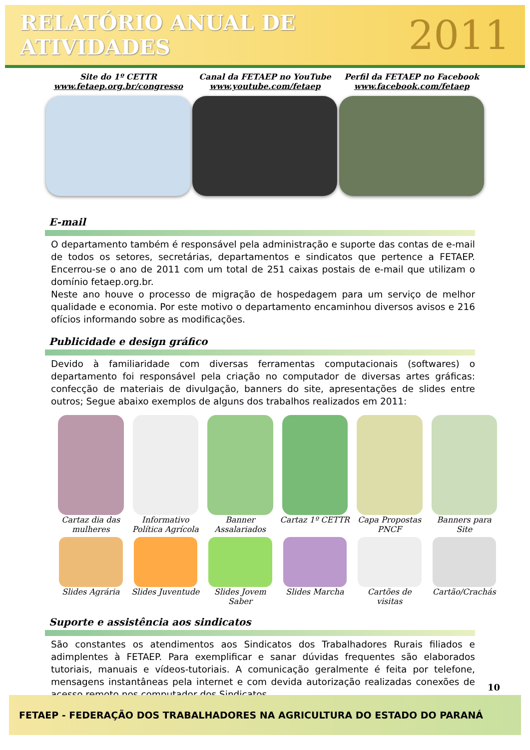RELATÓRIO ANUAL DE ATIVIDADES
2011
Site do 1º CETTR
www.fetaep.org.br/congresso
Canal da FETAEP no YouTube
www.youtube.com/fetaep
Perfil da FETAEP no Facebook
www.facebook.com/fetaep
E-mail
O departamento também é responsável pela administração e suporte das contas de e-mail de todos os setores, secretárias, departamentos e sindicatos que pertence a FETAEP. Encerrou-se o ano de 2011 com um total de 251 caixas postais de e-mail que utilizam o domínio fetaep.org.br.
Neste ano houve o processo de migração de hospedagem para um serviço de melhor qualidade e economia. Por este motivo o departamento encaminhou diversos avisos e 216 ofícios informando sobre as modificações.
Publicidade e design gráfico
Devido à familiaridade com diversas ferramentas computacionais (softwares) o departamento foi responsável pela criação no computador de diversas artes gráficas: confecção de materiais de divulgação, banners do site, apresentações de slides entre outros; Segue abaixo exemplos de alguns dos trabalhos realizados em 2011:
Cartaz dia das mulheres
Informativo Política Agrícola
Banner Assalariados
Cartaz 1º CETTR
Capa Propostas PNCF
Banners para Site
Slides Agrária
Slides Juventude
Slides Jovem Saber
Slides Marcha
Cartões de visitas
Cartão/Crachás
Suporte e assistência aos sindicatos
São constantes os atendimentos aos Sindicatos dos Trabalhadores Rurais filiados e adimplentes à FETAEP. Para exemplificar e sanar dúvidas frequentes são elaborados tutoriais, manuais e vídeos-tutoriais. A comunicação geralmente é feita por telefone, mensagens instantâneas pela internet e com devida autorização realizadas conexões de acesso remoto nos computador dos Sindicatos.
10
FETAEP - FEDERAÇÃO DOS TRABALHADORES NA AGRICULTURA DO ESTADO DO PARANÁ